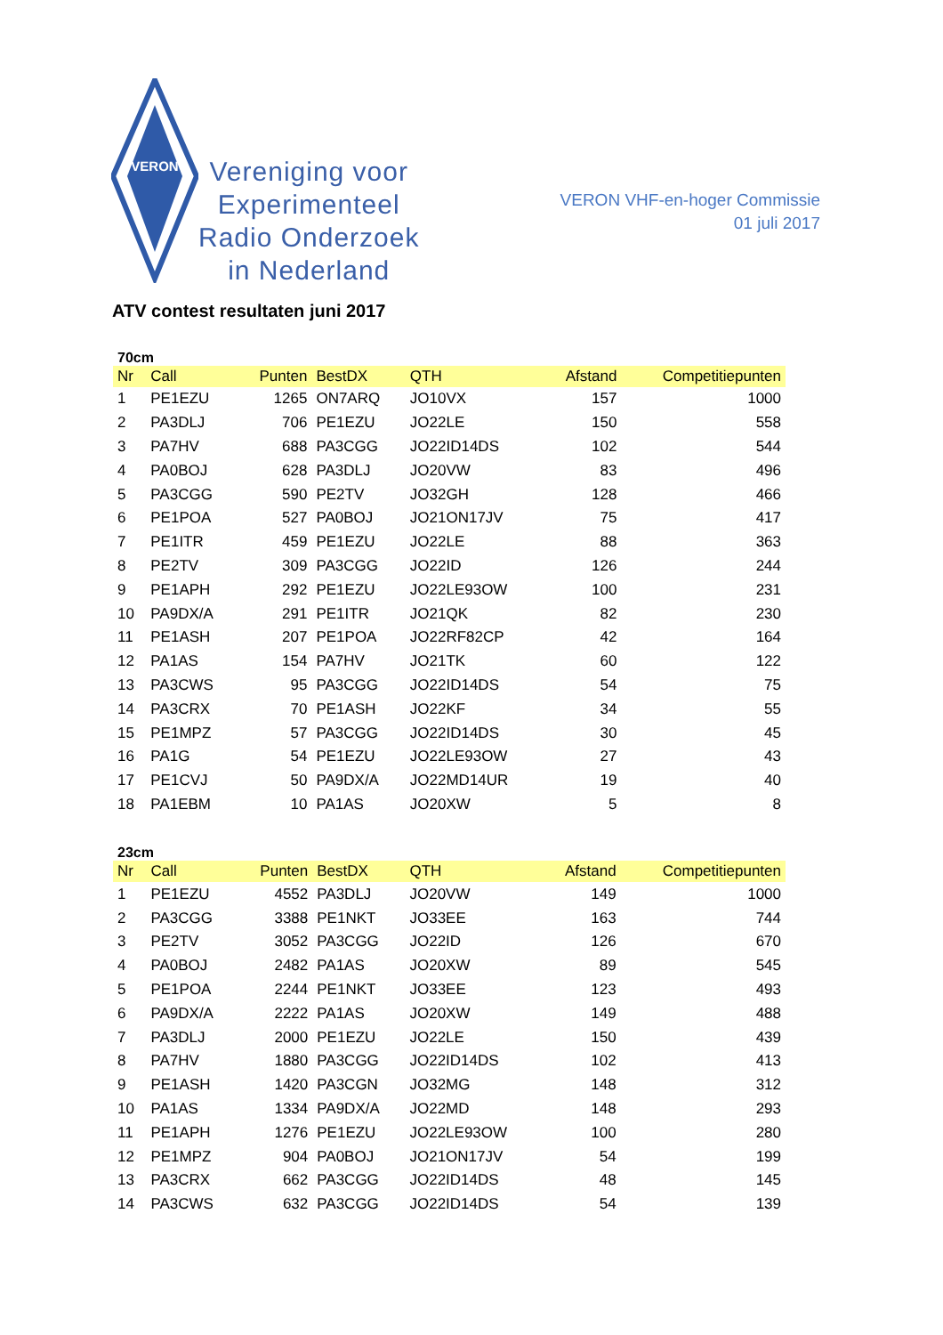VERON
Vereniging voor
Experimenteel
Radio Onderzoek
in Nederland
VERON VHF-en-hoger Commissie
01 juli 2017
ATV contest resultaten juni 2017
70cm
| Nr | Call | Punten | BestDX | QTH | Afstand | Competitiepunten |
| --- | --- | --- | --- | --- | --- | --- |
| 1 | PE1EZU | 1265 | ON7ARQ | JO10VX | 157 | 1000 |
| 2 | PA3DLJ | 706 | PE1EZU | JO22LE | 150 | 558 |
| 3 | PA7HV | 688 | PA3CGG | JO22ID14DS | 102 | 544 |
| 4 | PA0BOJ | 628 | PA3DLJ | JO20VW | 83 | 496 |
| 5 | PA3CGG | 590 | PE2TV | JO32GH | 128 | 466 |
| 6 | PE1POA | 527 | PA0BOJ | JO21ON17JV | 75 | 417 |
| 7 | PE1ITR | 459 | PE1EZU | JO22LE | 88 | 363 |
| 8 | PE2TV | 309 | PA3CGG | JO22ID | 126 | 244 |
| 9 | PE1APH | 292 | PE1EZU | JO22LE93OW | 100 | 231 |
| 10 | PA9DX/A | 291 | PE1ITR | JO21QK | 82 | 230 |
| 11 | PE1ASH | 207 | PE1POA | JO22RF82CP | 42 | 164 |
| 12 | PA1AS | 154 | PA7HV | JO21TK | 60 | 122 |
| 13 | PA3CWS | 95 | PA3CGG | JO22ID14DS | 54 | 75 |
| 14 | PA3CRX | 70 | PE1ASH | JO22KF | 34 | 55 |
| 15 | PE1MPZ | 57 | PA3CGG | JO22ID14DS | 30 | 45 |
| 16 | PA1G | 54 | PE1EZU | JO22LE93OW | 27 | 43 |
| 17 | PE1CVJ | 50 | PA9DX/A | JO22MD14UR | 19 | 40 |
| 18 | PA1EBM | 10 | PA1AS | JO20XW | 5 | 8 |
23cm
| Nr | Call | Punten | BestDX | QTH | Afstand | Competitiepunten |
| --- | --- | --- | --- | --- | --- | --- |
| 1 | PE1EZU | 4552 | PA3DLJ | JO20VW | 149 | 1000 |
| 2 | PA3CGG | 3388 | PE1NKT | JO33EE | 163 | 744 |
| 3 | PE2TV | 3052 | PA3CGG | JO22ID | 126 | 670 |
| 4 | PA0BOJ | 2482 | PA1AS | JO20XW | 89 | 545 |
| 5 | PE1POA | 2244 | PE1NKT | JO33EE | 123 | 493 |
| 6 | PA9DX/A | 2222 | PA1AS | JO20XW | 149 | 488 |
| 7 | PA3DLJ | 2000 | PE1EZU | JO22LE | 150 | 439 |
| 8 | PA7HV | 1880 | PA3CGG | JO22ID14DS | 102 | 413 |
| 9 | PE1ASH | 1420 | PA3CGN | JO32MG | 148 | 312 |
| 10 | PA1AS | 1334 | PA9DX/A | JO22MD | 148 | 293 |
| 11 | PE1APH | 1276 | PE1EZU | JO22LE93OW | 100 | 280 |
| 12 | PE1MPZ | 904 | PA0BOJ | JO21ON17JV | 54 | 199 |
| 13 | PA3CRX | 662 | PA3CGG | JO22ID14DS | 48 | 145 |
| 14 | PA3CWS | 632 | PA3CGG | JO22ID14DS | 54 | 139 |